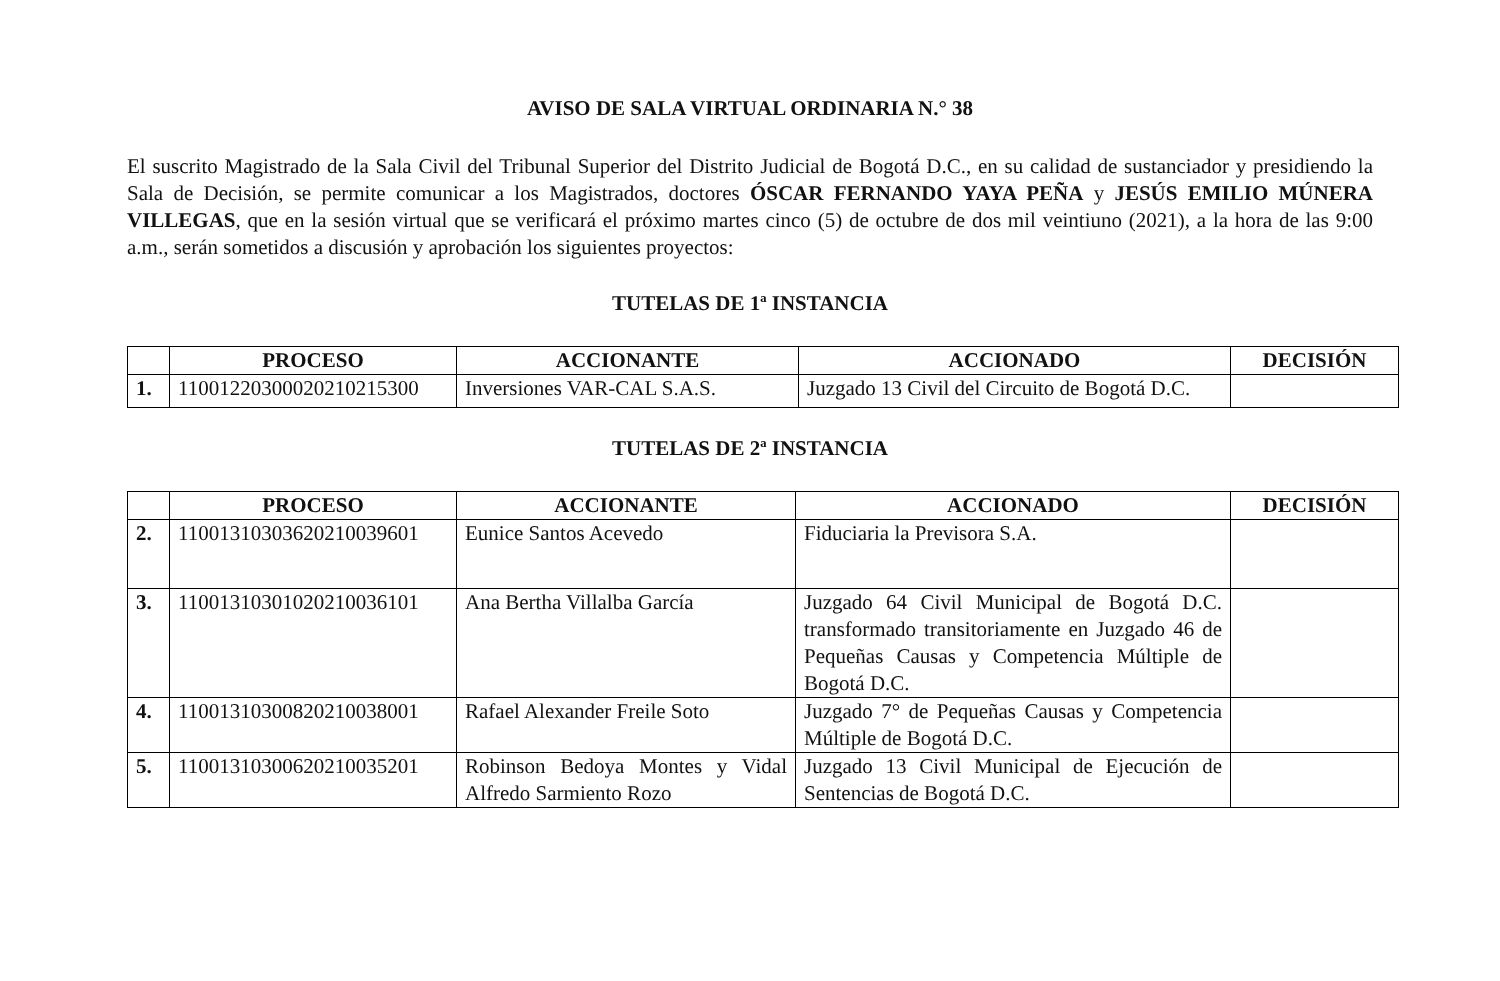AVISO DE SALA VIRTUAL ORDINARIA N.° 38
El suscrito Magistrado de la Sala Civil del Tribunal Superior del Distrito Judicial de Bogotá D.C., en su calidad de sustanciador y presidiendo la Sala de Decisión, se permite comunicar a los Magistrados, doctores ÓSCAR FERNANDO YAYA PEÑA y JESÚS EMILIO MÚNERA VILLEGAS, que en la sesión virtual que se verificará el próximo martes cinco (5) de octubre de dos mil veintiuno (2021), a la hora de las 9:00 a.m., serán sometidos a discusión y aprobación los siguientes proyectos:
TUTELAS DE 1ª INSTANCIA
| | PROCESO | ACCIONANTE | ACCIONADO | DECISIÓN |
| --- | --- | --- | --- | --- |
| 1. | 11001220300020210215300 | Inversiones VAR-CAL S.A.S. | Juzgado 13 Civil del Circuito de Bogotá D.C. | |
TUTELAS DE 2ª INSTANCIA
| | PROCESO | ACCIONANTE | ACCIONADO | DECISIÓN |
| --- | --- | --- | --- | --- |
| 2. | 11001310303620210039601 | Eunice Santos Acevedo | Fiduciaria la Previsora S.A. | |
| 3. | 11001310301020210036101 | Ana Bertha Villalba García | Juzgado 64 Civil Municipal de Bogotá D.C. transformado transitoriamente en Juzgado 46 de Pequeñas Causas y Competencia Múltiple de Bogotá D.C. | |
| 4. | 11001310300820210038001 | Rafael Alexander Freile Soto | Juzgado 7° de Pequeñas Causas y Competencia Múltiple de Bogotá D.C. | |
| 5. | 11001310300620210035201 | Robinson Bedoya Montes y Vidal Alfredo Sarmiento Rozo | Juzgado 13 Civil Municipal de Ejecución de Sentencias de Bogotá D.C. | |